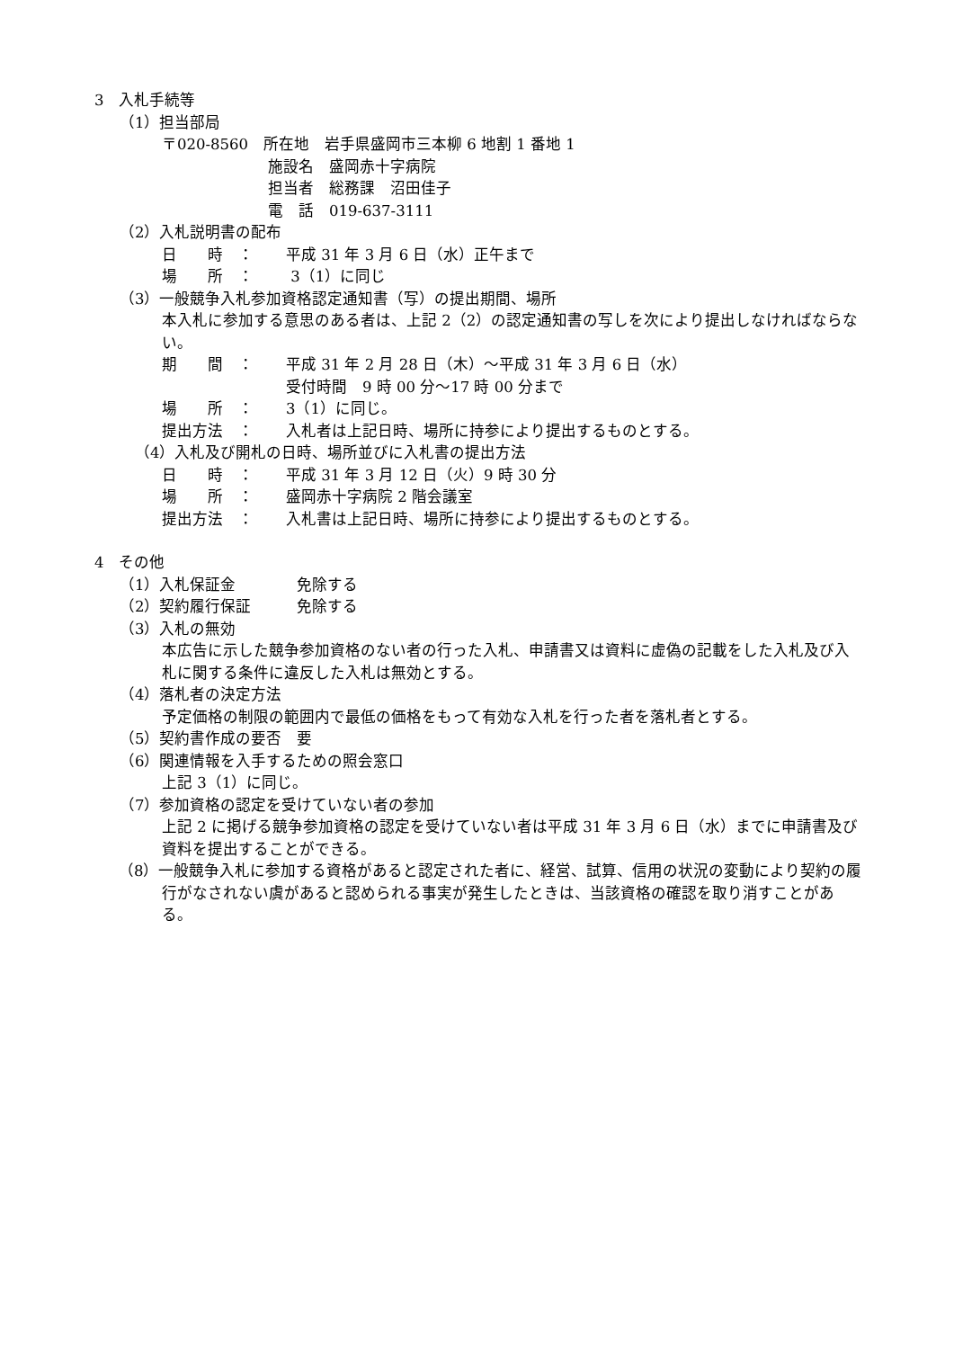3　入札手続等
（1）担当部局
〒020-8560　所在地　岩手県盛岡市三本柳 6 地割 1 番地 1
施設名　盛岡赤十字病院
担当者　総務課　沼田佳子
電　話　019-637-3111
（2）入札説明書の配布
日　　時　： 平成 31 年 3 月 6 日（水）正午まで
場　　所　： 3（1）に同じ
（3）一般競争入札参加資格認定通知書（写）の提出期間、場所
本入札に参加する意思のある者は、上記 2（2）の認定通知書の写しを次により提出しなければならない。
期　　間　： 平成 31 年 2 月 28 日（木）～平成 31 年 3 月 6 日（水）
受付時間　9 時 00 分～17 時 00 分まで
場　　所　： 3（1）に同じ。
提出方法　： 入札者は上記日時、場所に持参により提出するものとする。
（4）入札及び開札の日時、場所並びに入札書の提出方法
日　　時　： 平成 31 年 3 月 12 日（火）9 時 30 分
場　　所　： 盛岡赤十字病院 2 階会議室
提出方法　： 入札書は上記日時、場所に持参により提出するものとする。
4　その他
（1）入札保証金　　　　免除する
（2）契約履行保証　　　免除する
（3）入札の無効
本広告に示した競争参加資格のない者の行った入札、申請書又は資料に虚偽の記載をした入札及び入札に関する条件に違反した入札は無効とする。
（4）落札者の決定方法
予定価格の制限の範囲内で最低の価格をもって有効な入札を行った者を落札者とする。
（5）契約書作成の要否　要
（6）関連情報を入手するための照会窓口
上記 3（1）に同じ。
（7）参加資格の認定を受けていない者の参加
上記 2 に掲げる競争参加資格の認定を受けていない者は平成 31 年 3 月 6 日（水）までに申請書及び資料を提出することができる。
（8）一般競争入札に参加する資格があると認定された者に、経営、試算、信用の状況の変動により契約の履行がなされない虞があると認められる事実が発生したときは、当該資格の確認を取り消すことがある。